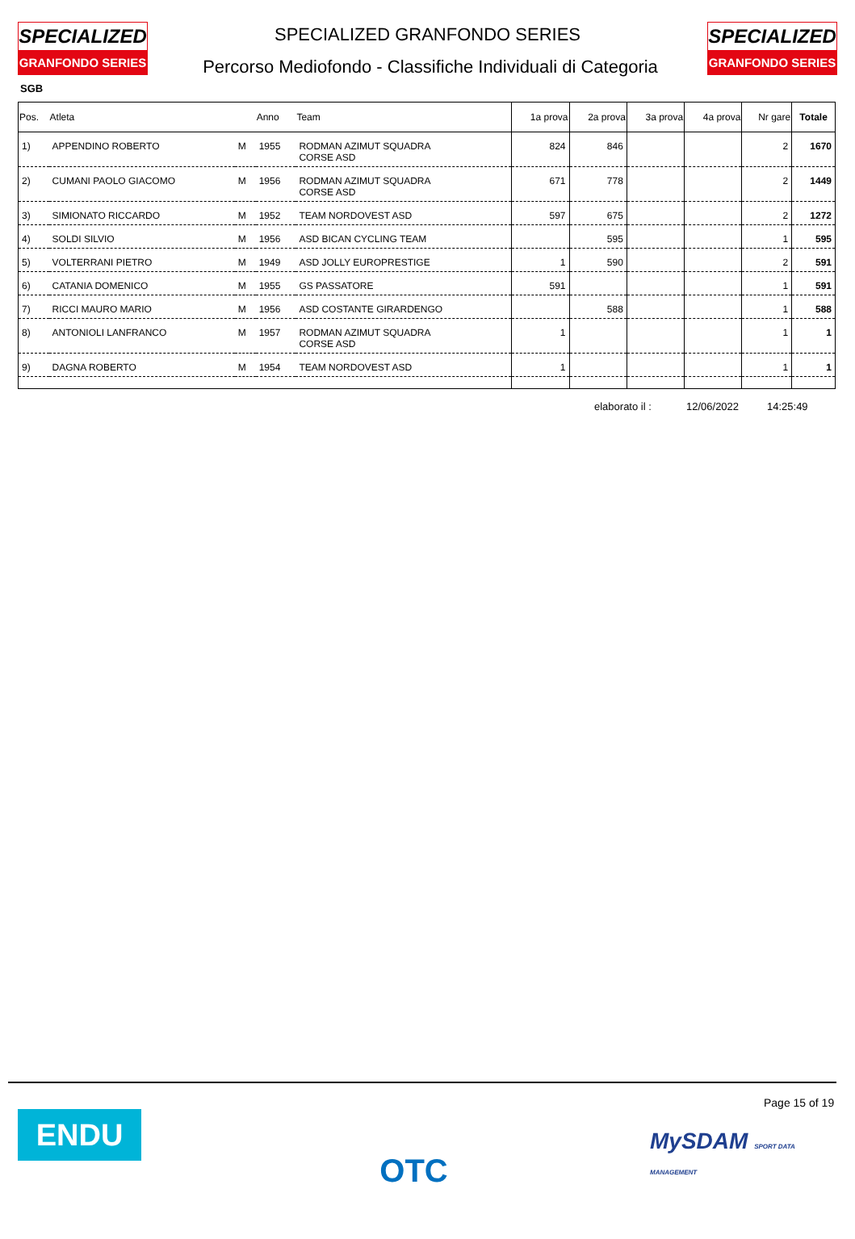SPECIALIZED
GRANFONDO SERIES
SPECIALIZED
GRANFONDO SERIES
SPECIALIZED GRANFONDO SERIES
Percorso Mediofondo - Classifiche Individuali di Categoria
SGB
| Pos. | Atleta | | Anno | Team | 1a prova | 2a prova | 3a prova | 4a prova | Nr gare | Totale |
| --- | --- | --- | --- | --- | --- | --- | --- | --- | --- | --- |
| 1) | APPENDINO ROBERTO | M | 1955 | RODMAN AZIMUT SQUADRA CORSE ASD | 824 | 846 | | | 2 | 1670 |
| 2) | CUMANI PAOLO GIACOMO | M | 1956 | RODMAN AZIMUT SQUADRA CORSE ASD | 671 | 778 | | | 2 | 1449 |
| 3) | SIMIONATO RICCARDO | M | 1952 | TEAM NORDOVEST ASD | 597 | 675 | | | 2 | 1272 |
| 4) | SOLDI SILVIO | M | 1956 | ASD BICAN CYCLING TEAM | | 595 | | | 1 | 595 |
| 5) | VOLTERRANI PIETRO | M | 1949 | ASD JOLLY EUROPRESTIGE | 1 | 590 | | | 2 | 591 |
| 6) | CATANIA DOMENICO | M | 1955 | GS PASSATORE | 591 | | | | 1 | 591 |
| 7) | RICCI MAURO MARIO | M | 1956 | ASD COSTANTE GIRARDENGO | | 588 | | | 1 | 588 |
| 8) | ANTONIOLI LANFRANCO | M | 1957 | RODMAN AZIMUT SQUADRA CORSE ASD | 1 | | | | 1 | 1 |
| 9) | DAGNA ROBERTO | M | 1954 | TEAM NORDOVEST ASD | 1 | | | | 1 | 1 |
elaborato il : 12/06/2022 14:25:49
ENDU OTC Page 15 of 19
MySDAM SPORT DATA MANAGEMENT